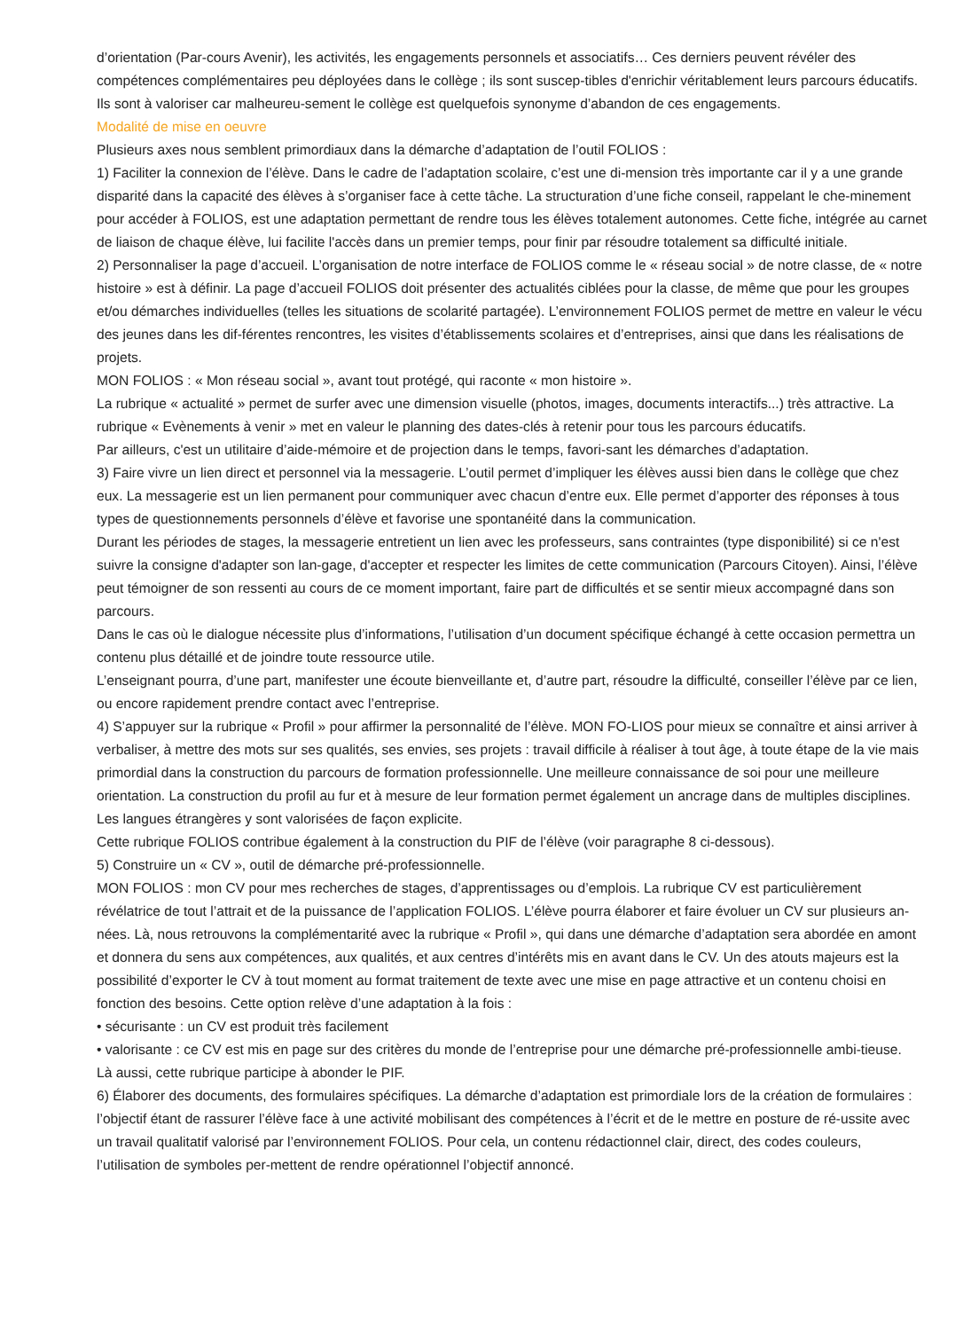d’orientation (Par-cours Avenir), les activités, les engagements personnels et associatifs… Ces derniers peuvent révéler des compétences complémentaires peu déployées dans le collège ; ils sont suscep-tibles d'enrichir véritablement leurs parcours éducatifs. Ils sont à valoriser car malheureu-sement le collège est quelquefois synonyme d’abandon de ces engagements.
Modalité de mise en oeuvre
Plusieurs axes nous semblent primordiaux dans la démarche d’adaptation de l’outil FOLIOS :
1) Faciliter la connexion de l’élève. Dans le cadre de l’adaptation scolaire, c’est une di-mension très importante car il y a une grande disparité dans la capacité des élèves à s’organiser face à cette tâche. La structuration d’une fiche conseil, rappelant le che-minement pour accéder à FOLIOS, est une adaptation permettant de rendre tous les élèves totalement autonomes. Cette fiche, intégrée au carnet de liaison de chaque élève, lui facilite l'accès dans un premier temps, pour finir par résoudre totalement sa difficulté initiale.
2) Personnaliser la page d’accueil. L’organisation de notre interface de FOLIOS comme le « réseau social » de notre classe, de « notre histoire » est à définir. La page d’accueil FOLIOS doit présenter des actualités ciblées pour la classe, de même que pour les groupes et/ou démarches individuelles (telles les situations de scolarité partagée). L’environnement FOLIOS permet de mettre en valeur le vécu des jeunes dans les dif-férentes rencontres, les visites d’établissements scolaires et d’entreprises, ainsi que dans les réalisations de projets.
MON FOLIOS : « Mon réseau social », avant tout protégé, qui raconte « mon histoire ».
La rubrique « actualité » permet de surfer avec une dimension visuelle (photos, images, documents interactifs...) très attractive. La rubrique « Evènements à venir » met en valeur le planning des dates-clés à retenir pour tous les parcours éducatifs.
Par ailleurs, c'est un utilitaire d’aide-mémoire et de projection dans le temps, favori-sant les démarches d’adaptation.
3) Faire vivre un lien direct et personnel via la messagerie. L’outil permet d’impliquer les élèves aussi bien dans le collège que chez eux. La messagerie est un lien permanent pour communiquer avec chacun d’entre eux. Elle permet d’apporter des réponses à tous types de questionnements personnels d’élève et favorise une spontanéité dans la communication.
Durant les périodes de stages, la messagerie entretient un lien avec les professeurs, sans contraintes (type disponibilité) si ce n'est suivre la consigne d'adapter son lan-gage, d'accepter et respecter les limites de cette communication (Parcours Citoyen). Ainsi, l’élève peut témoigner de son ressenti au cours de ce moment important, faire part de difficultés et se sentir mieux accompagné dans son parcours.
Dans le cas où le dialogue nécessite plus d’informations, l’utilisation d’un document spécifique échangé à cette occasion permettra un contenu plus détaillé et de joindre toute ressource utile.
L’enseignant pourra, d’une part, manifester une écoute bienveillante et, d’autre part, résoudre la difficulté, conseiller l’élève par ce lien, ou encore rapidement prendre contact avec l’entreprise.
4) S’appuyer sur la rubrique « Profil » pour affirmer la personnalité de l’élève. MON FO-LIOS pour mieux se connaître et ainsi arriver à verbaliser, à mettre des mots sur ses qualités, ses envies, ses projets : travail difficile à réaliser à tout âge, à toute étape de la vie mais primordial dans la construction du parcours de formation professionnelle. Une meilleure connaissance de soi pour une meilleure orientation. La construction du profil au fur et à mesure de leur formation permet également un ancrage dans de multiples disciplines. Les langues étrangères y sont valorisées de façon explicite.
Cette rubrique FOLIOS contribue également à la construction du PIF de l’élève (voir paragraphe 8 ci-dessous).
5) Construire un « CV », outil de démarche pré-professionnelle.
MON FOLIOS : mon CV pour mes recherches de stages, d’apprentissages ou d’emplois. La rubrique CV est particulièrement révélatrice de tout l’attrait et de la puissance de l’application FOLIOS. L’élève pourra élaborer et faire évoluer un CV sur plusieurs an-nées. Là, nous retrouvons la complémentarité avec la rubrique « Profil », qui dans une démarche d’adaptation sera abordée en amont et donnera du sens aux compétences, aux qualités, et aux centres d’intérêts mis en avant dans le CV. Un des atouts majeurs est la possibilité d’exporter le CV à tout moment au format traitement de texte avec une mise en page attractive et un contenu choisi en fonction des besoins. Cette option relève d’une adaptation à la fois :
• sécurisante : un CV est produit très facilement
• valorisante : ce CV est mis en page sur des critères du monde de l’entreprise pour une démarche pré-professionnelle ambi-tieuse.
Là aussi, cette rubrique participe à abonder le PIF.
6) Élaborer des documents, des formulaires spécifiques. La démarche d’adaptation est primordiale lors de la création de formulaires : l’objectif étant de rassurer l’élève face à une activité mobilisant des compétences à l’écrit et de le mettre en posture de ré-ussite avec un travail qualitatif valorisé par l’environnement FOLIOS. Pour cela, un contenu rédactionnel clair, direct, des codes couleurs, l’utilisation de symboles per-mettent de rendre opérationnel l’objectif annoncé.